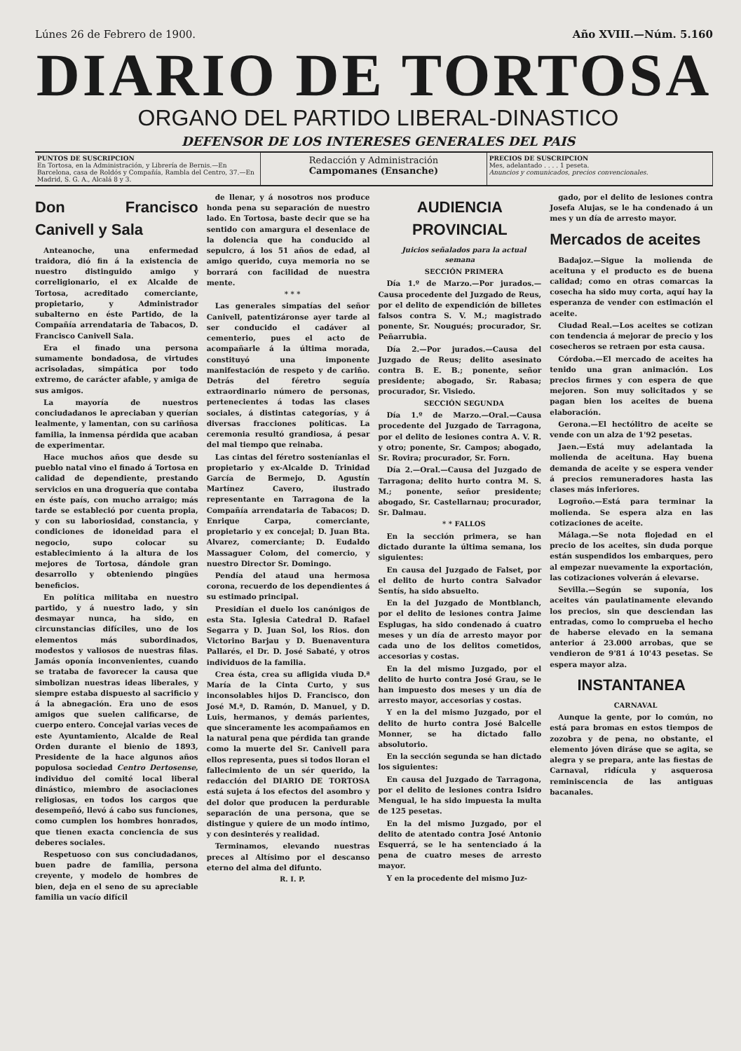Lúnes 26 de Febrero de 1900. Año XVIII.—Núm. 5.160
DIARIO DE TORTOSA
ORGANO DEL PARTIDO LIBERAL-DINASTICO
DEFENSOR DE LOS INTERESES GENERALES DEL PAIS
PUNTOS DE SUSCRIPCION
En Tortosa, en la Administración, y Librería de Bernis.—En Barcelona, casa de Roldós y Compañía, Rambla del Centro, 37.—En Madrid, S. G. A., Alcalá 8 y 3.
Redacción y Administración
Campomanes (Ensanche)
PRECIOS DE SUSCRIPCION
Mes, adelantado . . . . 1 peseta.
Anuncios y comunicados, precios convencionales.
Don Francisco Canivell y Sala
Anteanoche, una enfermedad traidora, dió fin á la existencia de nuestro distinguido amigo y correligionario, el ex Alcalde de Tortosa, acreditado comerciante, propietario, y Administrador subalterno en éste Partido, de la Compañía arrendataria de Tabacos, D. Francisco Canivell Sala.
Era el finado una persona sumamente bondadosa, de virtudes acrisoladas, simpática por todo extremo, de carácter afable, y amiga de sus amigos.
La mayoría de nuestros conciudadanos le apreciaban y querían lealmente, y lamentan, con su cariñosa familia, la inmensa pérdida que acaban de experimentar.
Hace muchos años que desde su pueblo natal vino el finado á Tortosa en calidad de dependiente, prestando servicios en una droguería que contaba en éste país, con mucho arraigo; más tarde se estableció por cuenta propia, y con su laboriosidad, constancia, y condiciones de idoneidad para el negocio, supo colocar su establecimiento á la altura de los mejores de Tortosa, dándole gran desarrollo y obteniendo pingües beneficios.
En política militaba en nuestro partido, y á nuestro lado, y sin desmayar nunca, ha sido, en circunstancias difíciles, uno de los elementos más subordinados, modestos y valiosos de nuestras filas. Jamás oponía inconvenientes, cuando se trataba de favorecer la causa que simbolizan nuestras ideas liberales, y siempre estaba dispuesto al sacrificio y á la abnegación. Era uno de esos amigos que suelen calificarse, de cuerpo entero. Concejal varias veces de este Ayuntamiento, Alcalde de Real Orden durante el bienio de 1893, Presidente de la hace algunos años populosa sociedad Centro Dertosense, individuo del comité local liberal dinástico, miembro de asociaciones religiosas, en todos los cargos que desempeñó, llevó á cabo sus funciones, como cumplen los hombres honrados, que tienen exacta conciencia de sus deberes sociales.
Respetuoso con sus conciudadanos, buen padre de familia, persona creyente, y modelo de hombres de bien, deja en el seno de su apreciable familia un vacío difícil
de llenar, y á nosotros nos produce honda pena su separación de nuestro lado. En Tortosa, baste decir que se ha sentido con amargura el desenlace de la dolencia que ha conducido al sepulcro, á los 51 años de edad, al amigo querido, cuya memoria no se borrará con facilidad de nuestra mente.
* * *
Las generales simpatías del señor Canivell, patentizáronse ayer tarde al ser conducido el cadáver al cementerio, pues el acto de acompañarle á la última morada, constituyó una imponente manifestación de respeto y de cariño. Detrás del féretro seguía extraordinario número de personas, pertenecientes á todas las clases sociales, á distintas categorías, y á diversas fracciones políticas. La ceremonia resultó grandiosa, á pesar del mal tiempo que reinaba.
Las cintas del féretro sosteníanlas el propietario y ex-Alcalde D. Trinidad García de Bermejo, D. Agustín Martínez Cavero, ilustrado representante en Tarragona de la Compañía arrendataria de Tabacos; D. Enrique Carpa, comerciante, propietario y ex concejal; D. Juan Bta. Alvarez, comerciante; D. Eudaldo Massaguer Colom, del comercio, y nuestro Director Sr. Domingo.
Pendía del ataud una hermosa corona, recuerdo de los dependientes á su estimado principal.
Presidían el duelo los canónigos de esta Sta. Iglesia Catedral D. Rafael Segarra y D. Juan Sol, los Rios. don Victorino Barjau y D. Buenaventura Pallarés, el Dr. D. José Sabaté, y otros individuos de la familia.
Crea ésta, crea su afligida viuda D.ª María de la Cinta Curto, y sus inconsolables hijos D. Francisco, don José M.ª, D. Ramón, D. Manuel, y D. Luis, hermanos, y demás parientes, que sinceramente les acompañamos en la natural pena que pérdida tan grande como la muerte del Sr. Canivell para ellos representa, pues si todos lloran el fallecimiento de un sér querido, la redacción del DIARIO DE TORTOSA está sujeta á los efectos del asombro y del dolor que producen la perdurable separación de una persona, que se distingue y quiere de un modo íntimo, y con desinterés y realidad.
Terminamos, elevando nuestras preces al Altísimo por el descanso eterno del alma del difunto.
R. I. P.
AUDIENCIA PROVINCIAL
Juicios señalados para la actual semana
SECCIÓN PRIMERA
Día 1.º de Marzo.—Por jurados.—Causa procedente del Juzgado de Reus, por el delito de expendición de billetes falsos contra S. V. M.; magistrado ponente, Sr. Nougués; procurador, Sr. Peñarrubia.
Día 2.—Por jurados.—Causa del Juzgado de Reus; delito asesinato contra B. E. B.; ponente, señor presidente; abogado, Sr. Rabasa; procurador, Sr. Visiedo.
SECCIÓN SEGUNDA
Día 1.º de Marzo.—Oral.—Causa procedente del Juzgado de Tarragona, por el delito de lesiones contra A. V. R. y otro; ponente, Sr. Campos; abogado, Sr. Rovira; procurador, Sr. Forn.
Día 2.—Oral.—Causa del Juzgado de Tarragona; delito hurto contra M. S. M.; ponente, señor presidente; abogado, Sr. Castellarnau; procurador, Sr. Dalmau.
* * FALLOS
En la sección primera, se han dictado durante la última semana, los siguientes:
En causa del Juzgado de Falset, por el delito de hurto contra Salvador Sentís, ha sido absuelto.
En la del Juzgado de Montblanch, por el delito de lesiones contra Jaime Esplugas, ha sido condenado á cuatro meses y un día de arresto mayor por cada uno de los delitos cometidos, accesorias y costas.
En la del mismo Juzgado, por el delito de hurto contra José Grau, se le han impuesto dos meses y un día de arresto mayor, accesorias y costas.
Y en la del mismo Juzgado, por el delito de hurto contra José Balcelle Monner, se ha dictado fallo absolutorio.
En la sección segunda se han dictado los siguientes:
En causa del Juzgado de Tarragona, por el delito de lesiones contra Isidro Mengual, le ha sido impuesta la multa de 125 pesetas.
En la del mismo Juzgado, por el delito de atentado contra José Antonio Esquerrá, se le ha sentenciado á la pena de cuatro meses de arresto mayor.
Y en la procedente del mismo Juz-
gado, por el delito de lesiones contra Josefa Alujas, se le ha condenado á un mes y un día de arresto mayor.
Mercados de aceites
Badajoz.—Sigue la molienda de aceituna y el producto es de buena calidad; como en otras comarcas la cosecha ha sido muy corta, aquí hay la esperanza de vender con estimación el aceite.
Ciudad Real.—Los aceites se cotizan con tendencia á mejorar de precio y los cosecheros se retraen por esta causa.
Córdoba.—El mercado de aceites ha tenido una gran animación. Los precios firmes y con espera de que mejoren. Son muy solicitados y se pagan bien los aceites de buena elaboración.
Gerona.—El hectólitro de aceite se vende con un alza de 1'92 pesetas.
Jaen.—Está muy adelantada la molienda de aceituna. Hay buena demanda de aceite y se espera vender á precios remuneradores hasta las clases más inferiores.
Logroño.—Está para terminar la molienda. Se espera alza en las cotizaciones de aceite.
Málaga.—Se nota flojedad en el precio de los aceites, sin duda porque están suspendidos los embarques, pero al empezar nuevamente la exportación, las cotizaciones volverán á elevarse.
Sevilla.—Según se suponía, los aceites ván paulatinamente elevando los precios, sin que desciendan las entradas, como lo comprueba el hecho de haberse elevado en la semana anterior á 23.000 arrobas, que se vendieron de 9'81 á 10'43 pesetas. Se espera mayor alza.
INSTANTANEA
CARNAVAL
Aunque la gente, por lo común, no está para bromas en estos tiempos de zozobra y de pena, no obstante, el elemento jóven diráse que se agita, se alegra y se prepara, ante las fiestas de Carnaval, ridícula y asquerosa reminiscencia de las antiguas bacanales.